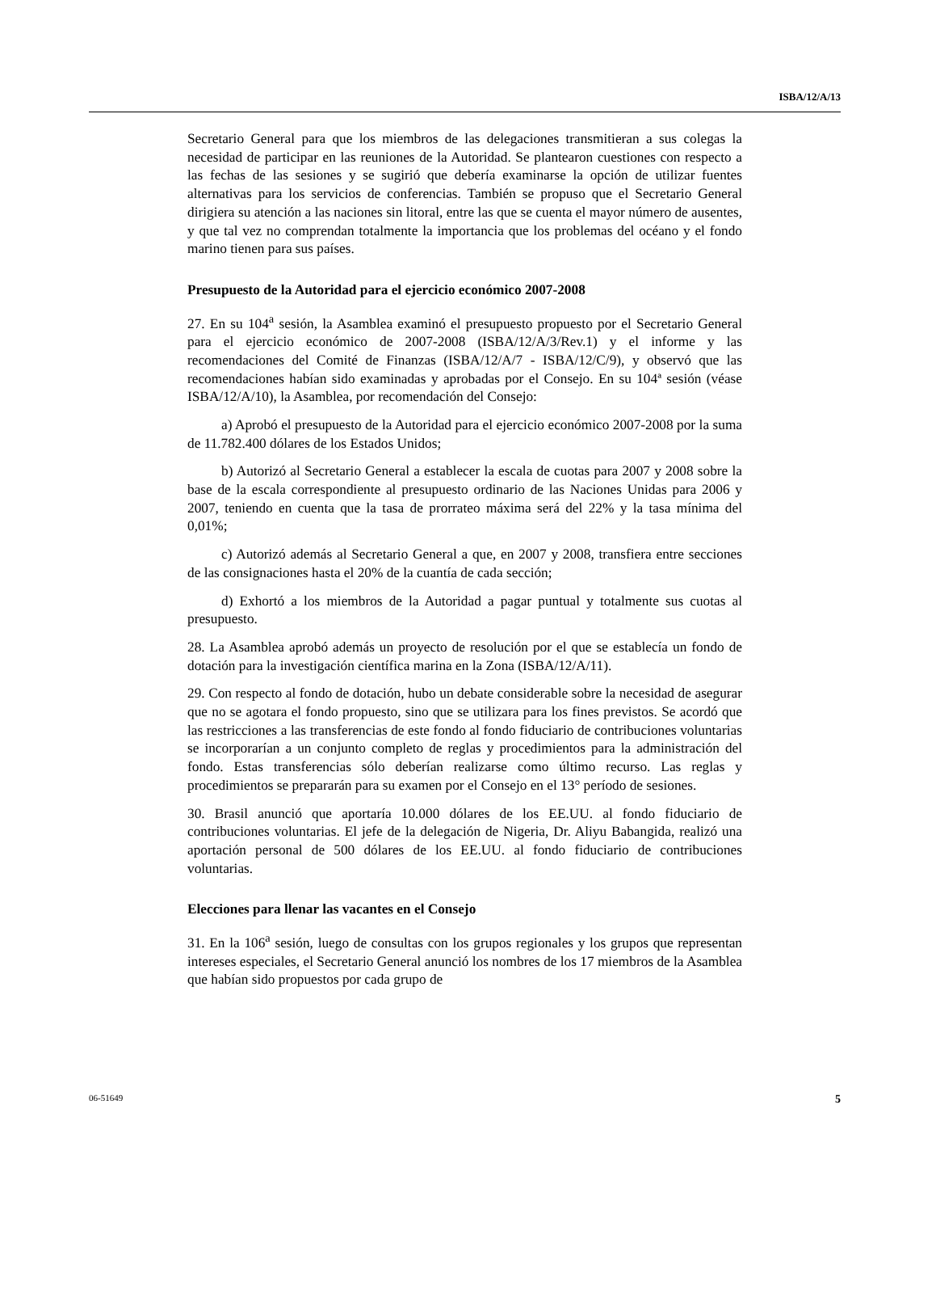ISBA/12/A/13
Secretario General para que los miembros de las delegaciones transmitieran a sus colegas la necesidad de participar en las reuniones de la Autoridad. Se plantearon cuestiones con respecto a las fechas de las sesiones y se sugirió que debería examinarse la opción de utilizar fuentes alternativas para los servicios de conferencias. También se propuso que el Secretario General dirigiera su atención a las naciones sin litoral, entre las que se cuenta el mayor número de ausentes, y que tal vez no comprendan totalmente la importancia que los problemas del océano y el fondo marino tienen para sus países.
Presupuesto de la Autoridad para el ejercicio económico 2007-2008
27. En su 104<sup>a</sup> sesión, la Asamblea examinó el presupuesto propuesto por el Secretario General para el ejercicio económico de 2007-2008 (ISBA/12/A/3/Rev.1) y el informe y las recomendaciones del Comité de Finanzas (ISBA/12/A/7 - ISBA/12/C/9), y observó que las recomendaciones habían sido examinadas y aprobadas por el Consejo. En su 104ª sesión (véase ISBA/12/A/10), la Asamblea, por recomendación del Consejo:
a) Aprobó el presupuesto de la Autoridad para el ejercicio económico 2007-2008 por la suma de 11.782.400 dólares de los Estados Unidos;
b) Autorizó al Secretario General a establecer la escala de cuotas para 2007 y 2008 sobre la base de la escala correspondiente al presupuesto ordinario de las Naciones Unidas para 2006 y 2007, teniendo en cuenta que la tasa de prorrateo máxima será del 22% y la tasa mínima del 0,01%;
c) Autorizó además al Secretario General a que, en 2007 y 2008, transfiera entre secciones de las consignaciones hasta el 20% de la cuantía de cada sección;
d) Exhortó a los miembros de la Autoridad a pagar puntual y totalmente sus cuotas al presupuesto.
28. La Asamblea aprobó además un proyecto de resolución por el que se establecía un fondo de dotación para la investigación científica marina en la Zona (ISBA/12/A/11).
29. Con respecto al fondo de dotación, hubo un debate considerable sobre la necesidad de asegurar que no se agotara el fondo propuesto, sino que se utilizara para los fines previstos. Se acordó que las restricciones a las transferencias de este fondo al fondo fiduciario de contribuciones voluntarias se incorporarían a un conjunto completo de reglas y procedimientos para la administración del fondo. Estas transferencias sólo deberían realizarse como último recurso. Las reglas y procedimientos se prepararán para su examen por el Consejo en el 13° período de sesiones.
30. Brasil anunció que aportaría 10.000 dólares de los EE.UU. al fondo fiduciario de contribuciones voluntarias. El jefe de la delegación de Nigeria, Dr. Aliyu Babangida, realizó una aportación personal de 500 dólares de los EE.UU. al fondo fiduciario de contribuciones voluntarias.
Elecciones para llenar las vacantes en el Consejo
31. En la 106<sup>a</sup> sesión, luego de consultas con los grupos regionales y los grupos que representan intereses especiales, el Secretario General anunció los nombres de los 17 miembros de la Asamblea que habían sido propuestos por cada grupo de
06-51649 5